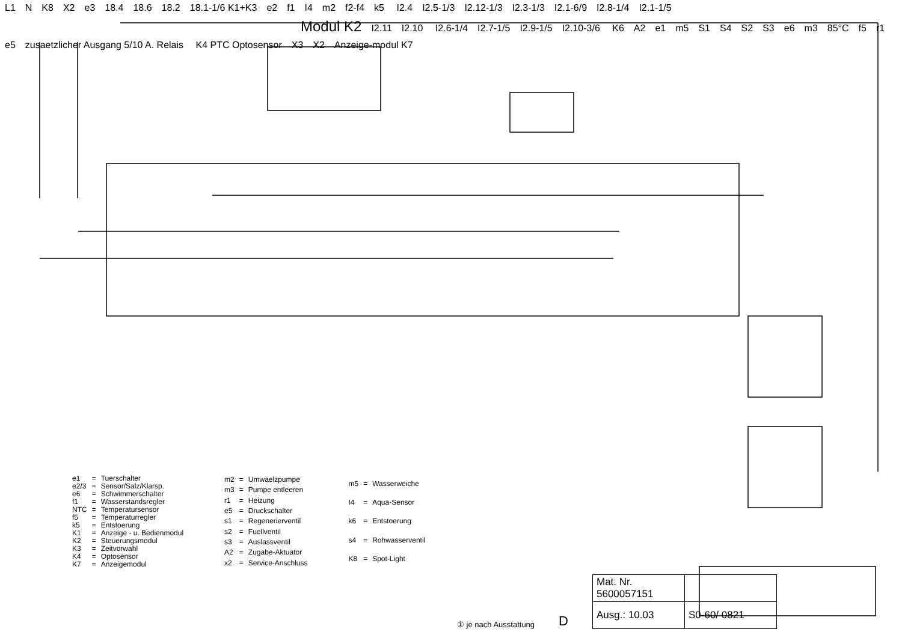L1 N K8 X2 e3 18.4 18.6 18.2 18.1-1/6 K1+K3 e2 f1 I4 m2 f2-f4 k5 I2.4 I2.5-1/3 I2.12-1/3 I2.3-1/3 I2.1-6/9 I2.8-1/4 I2.1-1/5 Modul K2 I2.11 I2.10 I2.6-1/4 I2.7-1/5 I2.9-1/5 I2.10-3/6 K6 A2 e1 m5 S1 S4 S2 S3 e6 m3 85°C f5 r1 e5 zusaetzlicher Ausgang 5/10 A. Relais K4 PTC Optosensor X3 X2 Anzeige-modul K7
| e1 | = | Tuerschalter |
| e2/3 | = | Sensor/Salz/Klarsp. |
| e6 | = | Schwimmerschalter |
| f1 | = | Wasserstandsregler |
| NTC | = | Temperatursensor |
| f5 | = | Temperaturregler |
| k5 | = | Entstoerung |
| K1 | = | Anzeige - u. Bedienmodul |
| K2 | = | Steuerungsmodul |
| K3 | = | Zeitvorwahl |
| K4 | = | Optosensor |
| K7 | = | Anzeigemodul |
| m2 | = | Umwaelzpumpe |
| m3 | = | Pumpe entleeren |
| r1 | = | Heizung |
| e5 | = | Druckschalter |
| s1 | = | Regenerierventil |
| s2 | = | Fuellventil |
| s3 | = | Auslassventil |
| A2 | = | Zugabe-Aktuator |
| x2 | = | Service-Anschluss |
| m5 | = | Wasserweiche |
| I4 | = | Aqua-Sensor |
| k6 | = | Entstoerung |
| s4 | = | Rohwasserventil |
| K8 | = | Spot-Light |
① je nach Ausstattung D
| Mat. Nr. 5600057151 | |
| Ausg.: 10.03 | S0-60/ 0821 |